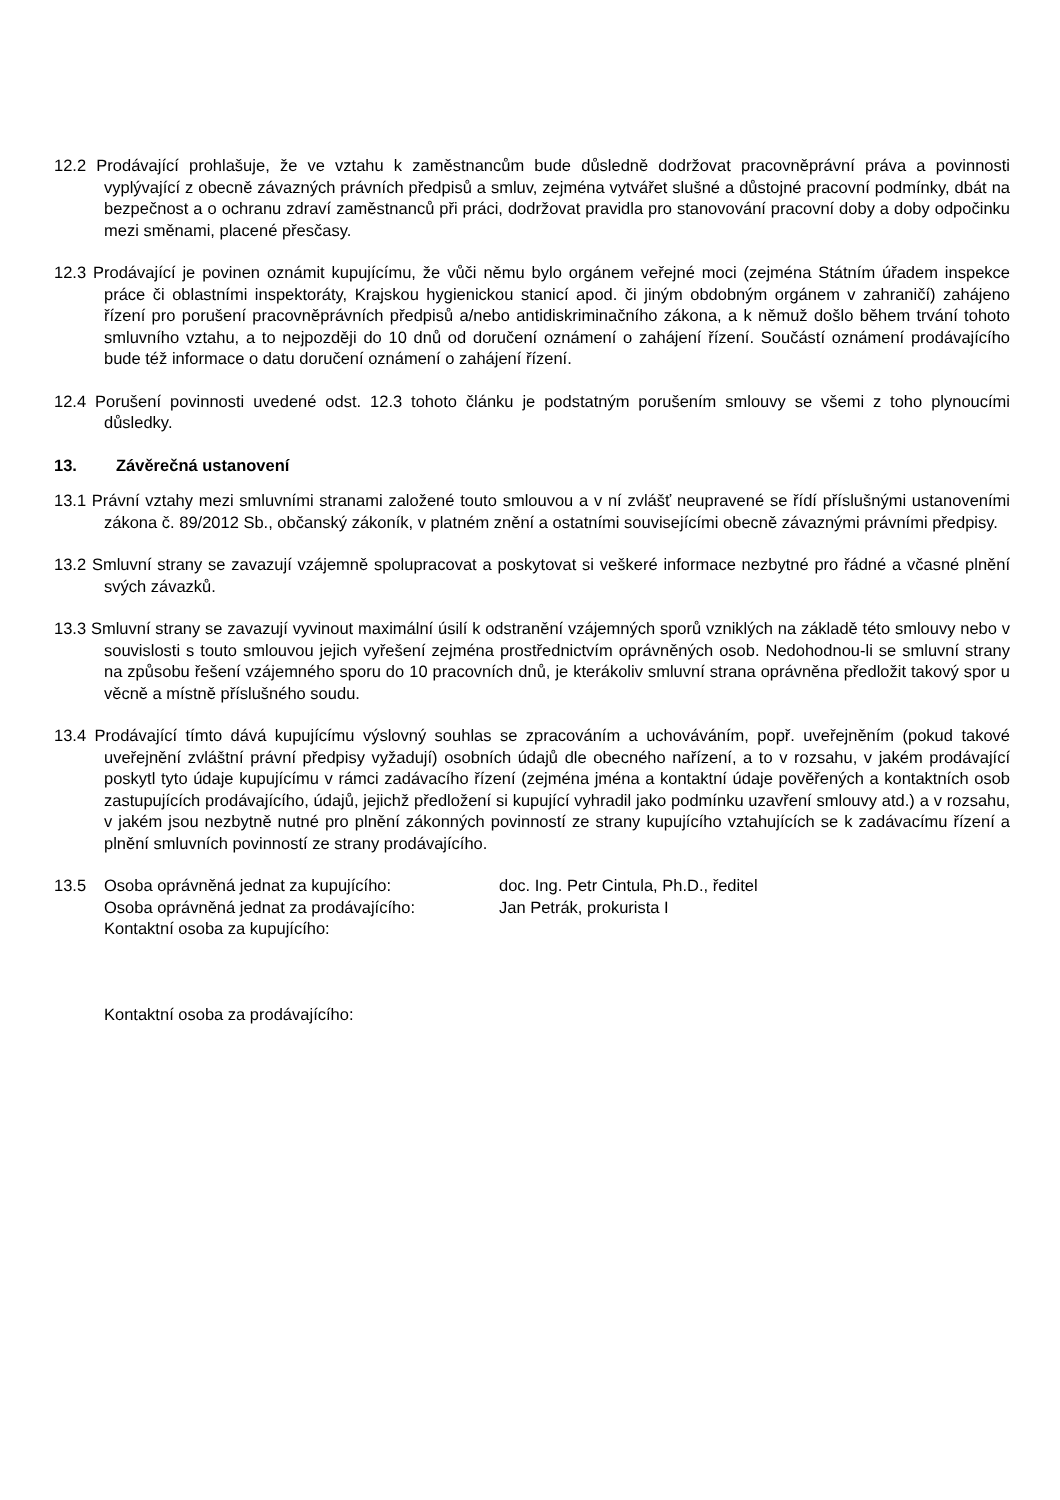12.2 Prodávající prohlašuje, že ve vztahu k zaměstnancům bude důsledně dodržovat pracovněprávní práva a povinnosti vyplývající z obecně závazných právních předpisů a smluv, zejména vytvářet slušné a důstojné pracovní podmínky, dbát na bezpečnost a o ochranu zdraví zaměstnanců při práci, dodržovat pravidla pro stanovování pracovní doby a doby odpočinku mezi směnami, placené přesčasy.
12.3 Prodávající je povinen oznámit kupujícímu, že vůči němu bylo orgánem veřejné moci (zejména Státním úřadem inspekce práce či oblastními inspektoráty, Krajskou hygienickou stanicí apod. či jiným obdobným orgánem v zahraničí) zahájeno řízení pro porušení pracovněprávních předpisů a/nebo antidiskriminačního zákona, a k němuž došlo během trvání tohoto smluvního vztahu, a to nejpozději do 10 dnů od doručení oznámení o zahájení řízení. Součástí oznámení prodávajícího bude též informace o datu doručení oznámení o zahájení řízení.
12.4 Porušení povinnosti uvedené odst. 12.3 tohoto článku je podstatným porušením smlouvy se všemi z toho plynoucími důsledky.
13. Závěrečná ustanovení
13.1 Právní vztahy mezi smluvními stranami založené touto smlouvou a v ní zvlášť neupravené se řídí příslušnými ustanoveními zákona č. 89/2012 Sb., občanský zákoník, v platném znění a ostatními souvisejícími obecně závaznými právními předpisy.
13.2 Smluvní strany se zavazují vzájemně spolupracovat a poskytovat si veškeré informace nezbytné pro řádné a včasné plnění svých závazků.
13.3 Smluvní strany se zavazují vyvinout maximální úsilí k odstranění vzájemných sporů vzniklých na základě této smlouvy nebo v souvislosti s touto smlouvou jejich vyřešení zejména prostřednictvím oprávněných osob. Nedohodnou-li se smluvní strany na způsobu řešení vzájemného sporu do 10 pracovních dnů, je kterákoliv smluvní strana oprávněna předložit takový spor u věcně a místně příslušného soudu.
13.4 Prodávající tímto dává kupujícímu výslovný souhlas se zpracováním a uchováváním, popř. uveřejněním (pokud takové uveřejnění zvláštní právní předpisy vyžadují) osobních údajů dle obecného nařízení, a to v rozsahu, v jakém prodávající poskytl tyto údaje kupujícímu v rámci zadávacího řízení (zejména jména a kontaktní údaje pověřených a kontaktních osob zastupujících prodávajícího, údajů, jejichž předložení si kupující vyhradil jako podmínku uzavření smlouvy atd.) a v rozsahu, v jakém jsou nezbytně nutné pro plnění zákonných povinností ze strany kupujícího vztahujících se k zadávacímu řízení a plnění smluvních povinností ze strany prodávajícího.
13.5 Osoba oprávněná jednat za kupujícího: doc. Ing. Petr Cintula, Ph.D., ředitel
Osoba oprávněná jednat za prodávajícího:
Jan Petrák, prokurista I
Kontaktní osoba za kupujícího:
Kontaktní osoba za prodávajícího: